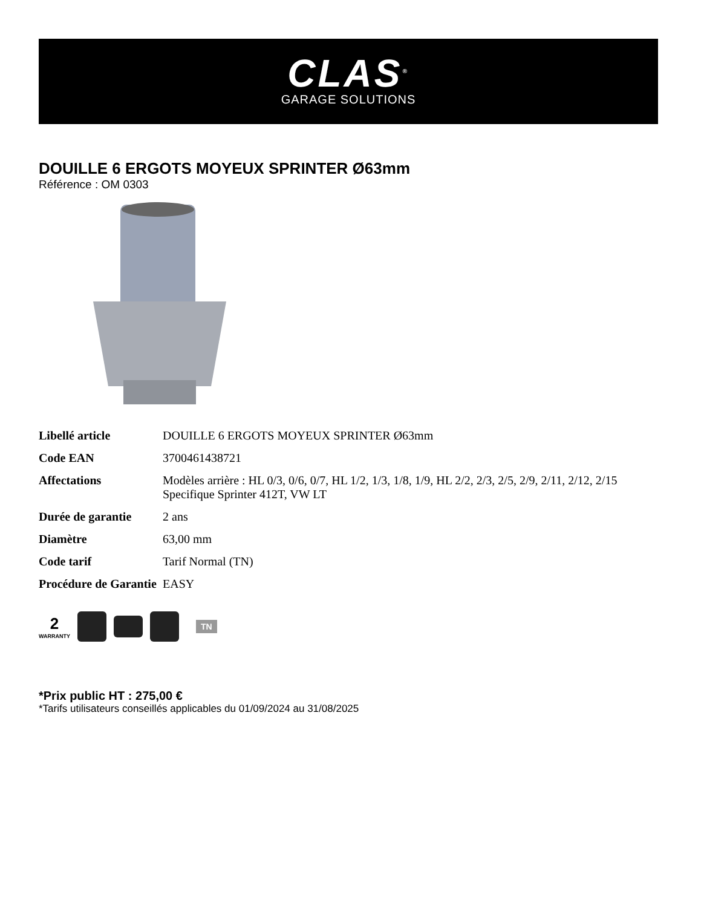CLAS<sup>®</sup>
GARAGE SOLUTIONS
DOUILLE 6 ERGOTS MOYEUX SPRINTER Ø63mm
Référence : OM 0303
| Libellé article | DOUILLE 6 ERGOTS MOYEUX SPRINTER Ø63mm |
| Code EAN | 3700461438721 |
| Affectations | Modèles arrière : HL 0/3, 0/6, 0/7, HL 1/2, 1/3, 1/8, 1/9, HL 2/2, 2/3, 2/5, 2/9, 2/11, 2/12, 2/15 Specifique Sprinter 412T, VW LT |
| Durée de garantie | 2 ans |
| Diamètre | 63,00 mm |
| Code tarif | Tarif Normal (TN) |
| Procédure de Garantie | EASY |
2
WARRANTY
TN
*Prix public HT : 275,00 €
*Tarifs utilisateurs conseillés applicables du 01/09/2024 au 31/08/2025